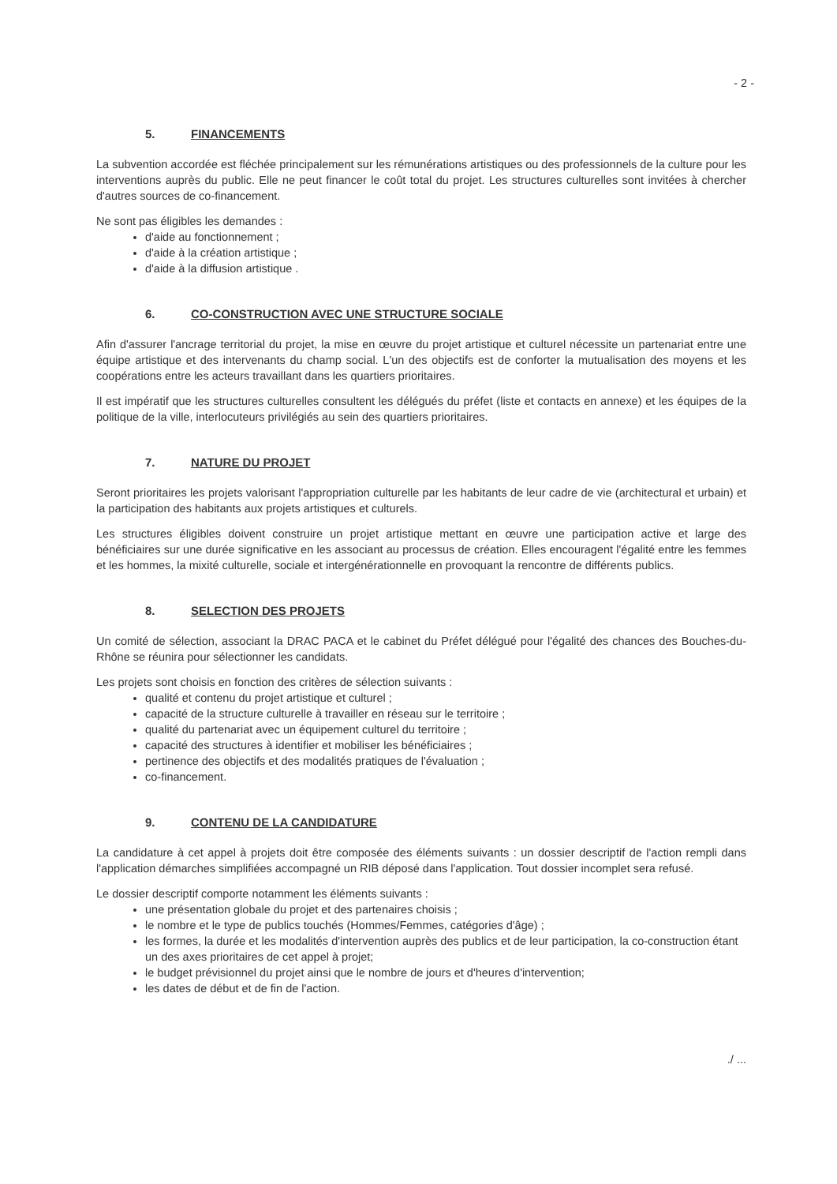- 2 -
5. FINANCEMENTS
La subvention accordée est fléchée principalement sur les rémunérations artistiques ou des professionnels de la culture pour les interventions auprès du public. Elle ne peut financer le coût total du projet. Les structures culturelles sont invitées à chercher d'autres sources de co-financement.
Ne sont pas éligibles les demandes :
d'aide au fonctionnement ;
d'aide à la création artistique ;
d'aide à la diffusion artistique .
6. CO-CONSTRUCTION AVEC UNE STRUCTURE SOCIALE
Afin d'assurer l'ancrage territorial du projet, la mise en œuvre du projet artistique et culturel nécessite un partenariat entre une équipe artistique et des intervenants du champ social. L'un des objectifs est de conforter la mutualisation des moyens et les coopérations entre les acteurs travaillant dans les quartiers prioritaires.
Il est impératif que les structures culturelles consultent les délégués du préfet (liste et contacts en annexe) et les équipes de la politique de la ville, interlocuteurs privilégiés au sein des quartiers prioritaires.
7. NATURE DU PROJET
Seront prioritaires les projets valorisant l'appropriation culturelle par les habitants de leur cadre de vie (architectural et urbain) et la participation des habitants aux projets artistiques et culturels.
Les structures éligibles doivent construire un projet artistique mettant en œuvre une participation active et large des bénéficiaires sur une durée significative en les associant au processus de création. Elles encouragent l'égalité entre les femmes et les hommes, la mixité culturelle, sociale et intergénérationnelle en provoquant la rencontre de différents publics.
8. SELECTION DES PROJETS
Un comité de sélection, associant la DRAC PACA et le cabinet du Préfet délégué pour l'égalité des chances des Bouches-du-Rhône se réunira pour sélectionner les candidats.
Les projets sont choisis en fonction des critères de sélection suivants :
qualité et contenu du projet artistique et culturel ;
capacité de la structure culturelle à travailler en réseau sur le territoire ;
qualité du partenariat avec un équipement culturel du territoire ;
capacité des structures à identifier et mobiliser les bénéficiaires ;
pertinence des objectifs et des modalités pratiques de l'évaluation ;
co-financement.
9. CONTENU DE LA CANDIDATURE
La candidature à cet appel à projets doit être composée des éléments suivants : un dossier descriptif de l'action rempli dans l'application démarches simplifiées accompagné un RIB déposé dans l'application. Tout dossier incomplet sera refusé.
Le dossier descriptif comporte notamment les éléments suivants :
une présentation globale du projet et des partenaires choisis ;
le nombre et le type de publics touchés (Hommes/Femmes, catégories d'âge) ;
les formes, la durée et les modalités d'intervention auprès des publics et de leur participation, la co-construction étant un des axes prioritaires de cet appel à projet;
le budget prévisionnel du projet ainsi que le nombre de jours et d'heures d'intervention;
les dates de début et de fin de l'action.
./ ...